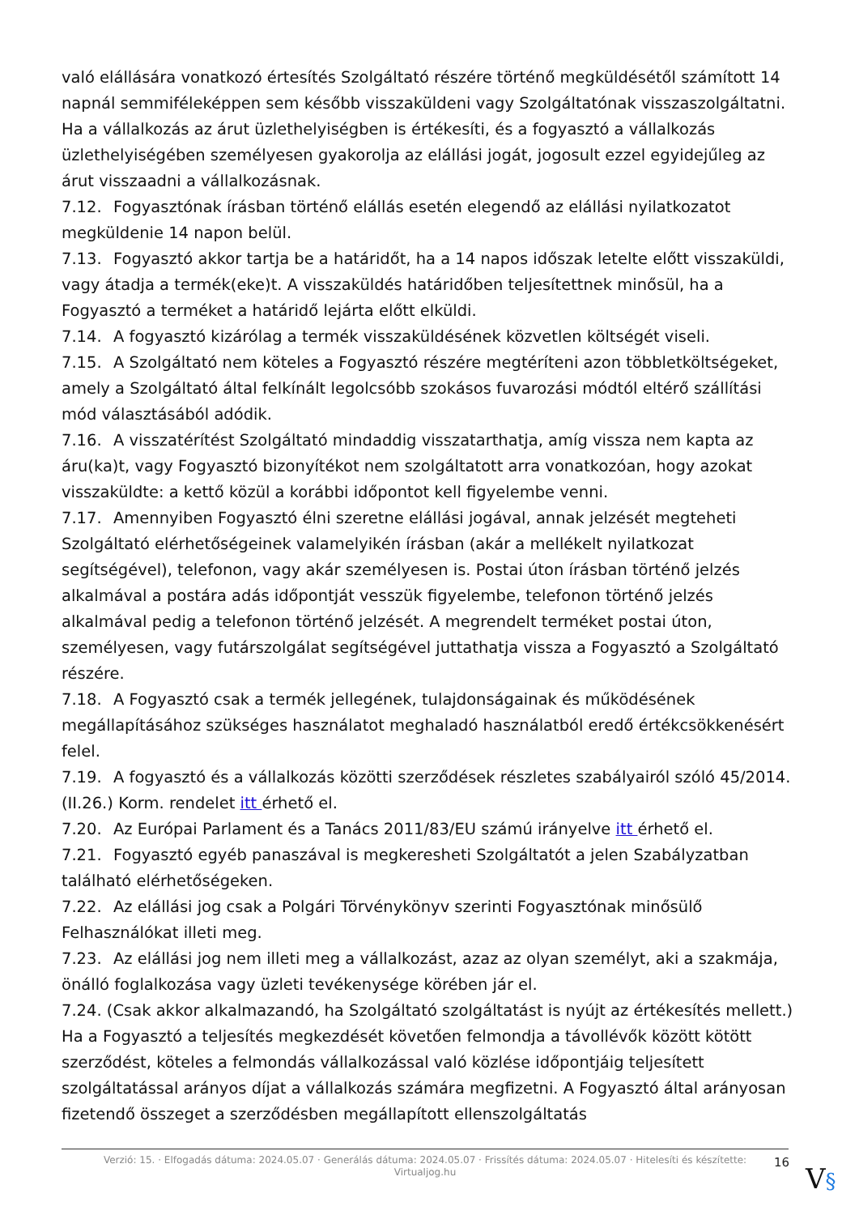való elállására vonatkozó értesítés Szolgáltató részére történő megküldésétől számított 14 napnál semmiféleképpen sem később visszaküldeni vagy Szolgáltatónak visszaszolgáltatni. Ha a vállalkozás az árut üzlethelyiségben is értékesíti, és a fogyasztó a vállalkozás üzlethelyiségében személyesen gyakorolja az elállási jogát, jogosult ezzel egyidejűleg az árut visszaadni a vállalkozásnak.
7.12. Fogyasztónak írásban történő elállás esetén elegendő az elállási nyilatkozatot megküldenie 14 napon belül.
7.13. Fogyasztó akkor tartja be a határidőt, ha a 14 napos időszak letelte előtt visszaküldi, vagy átadja a termék(eke)t. A visszaküldés határidőben teljesítettnek minősül, ha a Fogyasztó a terméket a határidő lejárta előtt elküldi.
7.14. A fogyasztó kizárólag a termék visszaküldésének közvetlen költségét viseli.
7.15. A Szolgáltató nem köteles a Fogyasztó részére megtéríteni azon többletköltségeket, amely a Szolgáltató által felkínált legolcsóbb szokásos fuvarozási módtól eltérő szállítási mód választásából adódik.
7.16. A visszatérítést Szolgáltató mindaddig visszatarthatja, amíg vissza nem kapta az áru(ka)t, vagy Fogyasztó bizonyítékot nem szolgáltatott arra vonatkozóan, hogy azokat visszaküldte: a kettő közül a korábbi időpontot kell figyelembe venni.
7.17. Amennyiben Fogyasztó élni szeretne elállási jogával, annak jelzését megteheti Szolgáltató elérhetőségeinek valamelyikén írásban (akár a mellékelt nyilatkozat segítségével), telefonon, vagy akár személyesen is. Postai úton írásban történő jelzés alkalmával a postára adás időpontját vesszük figyelembe, telefonon történő jelzés alkalmával pedig a telefonon történő jelzését. A megrendelt terméket postai úton, személyesen, vagy futárszolgálat segítségével juttathatja vissza a Fogyasztó a Szolgáltató részére.
7.18. A Fogyasztó csak a termék jellegének, tulajdonságainak és működésének megállapításához szükséges használatot meghaladó használatból eredő értékcsökkenésért felel.
7.19. A fogyasztó és a vállalkozás közötti szerződések részletes szabályairól szóló 45/2014. (II.26.) Korm. rendelet itt érhető el.
7.20. Az Európai Parlament és a Tanács 2011/83/EU számú irányelve itt érhető el.
7.21. Fogyasztó egyéb panaszával is megkeresheti Szolgáltatót a jelen Szabályzatban található elérhetőségeken.
7.22. Az elállási jog csak a Polgári Törvénykönyv szerinti Fogyasztónak minősülő Felhasználókat illeti meg.
7.23. Az elállási jog nem illeti meg a vállalkozást, azaz az olyan személyt, aki a szakmája, önálló foglalkozása vagy üzleti tevékenysége körében jár el.
7.24. (Csak akkor alkalmazandó, ha Szolgáltató szolgáltatást is nyújt az értékesítés mellett.) Ha a Fogyasztó a teljesítés megkezdését követően felmondja a távollévők között kötött szerződést, köteles a felmondás vállalkozással való közlése időpontjáig teljesített szolgáltatással arányos díjat a vállalkozás számára megfizetni. A Fogyasztó által arányosan fizetendő összeget a szerződésben megállapított ellenszolgáltatás
Verzió: 15. · Elfogadás dátuma: 2024.05.07 · Generálás dátuma: 2024.05.07 · Frissítés dátuma: 2024.05.07 · Hitelesíti és készítette:
Virtualjog.hu
16
V§